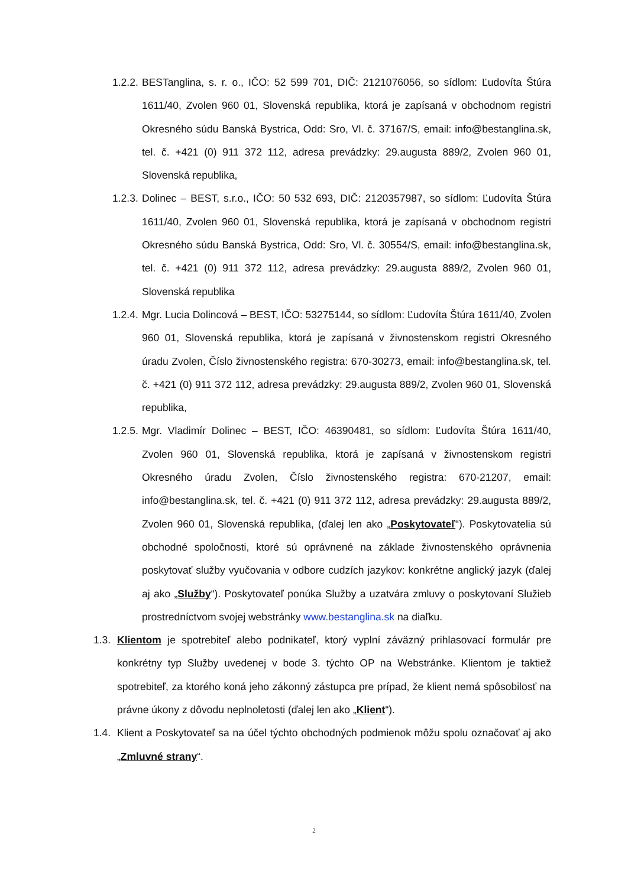1.2.2. BESTanglina, s. r. o., IČO: 52 599 701, DIČ: 2121076056, so sídlom: Ľudovíta Štúra 1611/40, Zvolen 960 01, Slovenská republika, ktorá je zapísaná v obchodnom registri Okresného súdu Banská Bystrica, Odd: Sro, Vl. č. 37167/S, email: info@bestanglina.sk, tel. č. +421 (0) 911 372 112, adresa prevádzky: 29.augusta 889/2, Zvolen 960 01, Slovenská republika,
1.2.3. Dolinec – BEST, s.r.o., IČO: 50 532 693, DIČ: 2120357987, so sídlom: Ľudovíta Štúra 1611/40, Zvolen 960 01, Slovenská republika, ktorá je zapísaná v obchodnom registri Okresného súdu Banská Bystrica, Odd: Sro, Vl. č. 30554/S, email: info@bestanglina.sk, tel. č. +421 (0) 911 372 112, adresa prevádzky: 29.augusta 889/2, Zvolen 960 01, Slovenská republika
1.2.4. Mgr. Lucia Dolincová – BEST, IČO: 53275144, so sídlom: Ľudovíta Štúra 1611/40, Zvolen 960 01, Slovenská republika, ktorá je zapísaná v živnostenskom registri Okresného úradu Zvolen, Číslo živnostenského registra: 670-30273, email: info@bestanglina.sk, tel. č. +421 (0) 911 372 112, adresa prevádzky: 29.augusta 889/2, Zvolen 960 01, Slovenská republika,
1.2.5. Mgr. Vladimír Dolinec – BEST, IČO: 46390481, so sídlom: Ľudovíta Štúra 1611/40, Zvolen 960 01, Slovenská republika, ktorá je zapísaná v živnostenskom registri Okresného úradu Zvolen, Číslo živnostenského registra: 670-21207, email: info@bestanglina.sk, tel. č. +421 (0) 911 372 112, adresa prevádzky: 29.augusta 889/2, Zvolen 960 01, Slovenská republika, (ďalej len ako „Poskytovateľ“). Poskytovatelia sú obchodné spoločnosti, ktoré sú oprávnené na základe živnostenského oprávnenia poskytovať služby vyučovania v odbore cudzích jazykov: konkrétne anglický jazyk (ďalej aj ako „Služby“). Poskytovateľ ponúka Služby a uzatvára zmluvy o poskytovaní Služieb prostredníctvom svojej webstránky www.bestanglina.sk na diaľku.
1.3. Klientom je spotrebiteľ alebo podnikateľ, ktorý vyplní záväzný prihlasovací formulár pre konkrétny typ Služby uvedenej v bode 3. týchto OP na Webstránke. Klientom je taktiež spotrebiteľ, za ktorého koná jeho zákonný zástupca pre prípad, že klient nemá spôsobilosť na právne úkony z dôvodu neplnoletosti (ďalej len ako „Klient“).
1.4. Klient a Poskytovateľ sa na účel týchto obchodných podmienok môžu spolu označovať aj ako „Zmluvné strany“.
2